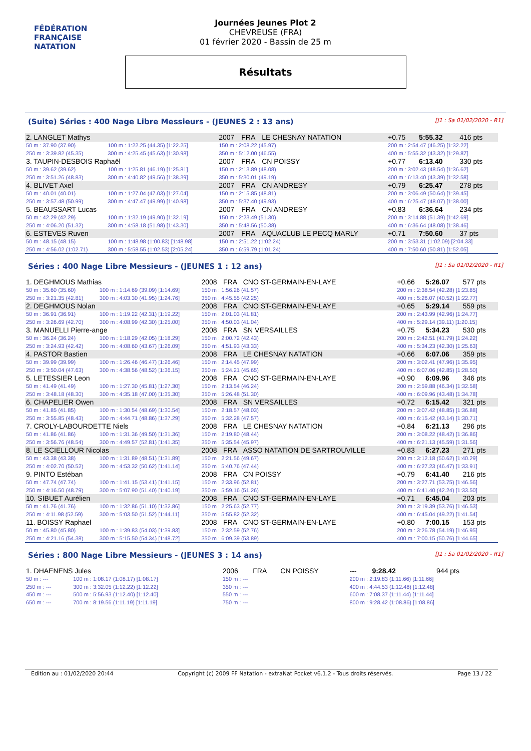FÉDÉRATION FRANÇAISE
NATATION
Journées Jeunes Plot 2
CHEVREUSE (FRA)
01 février 2020 - Bassin de 25 m
Résultats
(Suite) Séries : 400 Nage Libre Messieurs - (JEUNES 2 : 13 ans) [J1 : Sa 01/02/2020 - R1]
| 2. LANGLET Mathys | | 2007 | FRA | LE CHESNAY NATATION | +0.75 | 5:55.32 | 416 pts |
| 50 m : 37.90 (37.90) | 100 m : 1:22.25 (44.35) [1:22.25] | 150 m : 2:08.22 (45.97) | | | 200 m : 2:54.47 (46.25) [1:32.22] | | |
| 250 m : 3:39.82 (45.35) | 300 m : 4:25.45 (45.63) [1:30.98] | 350 m : 5:12.00 (46.55) | | | 400 m : 5:55.32 (43.32) [1:29.87] | | |
| 3. TAUPIN-DESBOIS Raphaël | | 2007 | FRA | CN POISSY | +0.77 | 6:13.40 | 330 pts |
| 50 m : 39.62 (39.62) | 100 m : 1:25.81 (46.19) [1:25.81] | 150 m : 2:13.89 (48.08) | | | 200 m : 3:02.43 (48.54) [1:36.62] | | |
| 250 m : 3:51.26 (48.83) | 300 m : 4:40.82 (49.56) [1:38.39] | 350 m : 5:30.01 (49.19) | | | 400 m : 6:13.40 (43.39) [1:32.58] | | |
| 4. BLIVET Axel | | 2007 | FRA | CN ANDRESY | +0.79 | 6:25.47 | 278 pts |
| 50 m : 40.01 (40.01) | 100 m : 1:27.04 (47.03) [1:27.04] | 150 m : 2:15.85 (48.81) | | | 200 m : 3:06.49 (50.64) [1:39.45] | | |
| 250 m : 3:57.48 (50.99) | 300 m : 4:47.47 (49.99) [1:40.98] | 350 m : 5:37.40 (49.93) | | | 400 m : 6:25.47 (48.07) [1:38.00] | | |
| 5. BEAUSSART Lucas | | 2007 | FRA | CN ANDRESY | +0.83 | 6:36.64 | 234 pts |
| 50 m : 42.29 (42.29) | 100 m : 1:32.19 (49.90) [1:32.19] | 150 m : 2:23.49 (51.30) | | | 200 m : 3:14.88 (51.39) [1:42.69] | | |
| 250 m : 4:06.20 (51.32) | 300 m : 4:58.18 (51.98) [1:43.30] | 350 m : 5:48.56 (50.38) | | | 400 m : 6:36.64 (48.08) [1:38.46] | | |
| 6. ESTEVES Ruven | | 2007 | FRA | AQUACLUB LE PECQ MARLY | +0.71 | 7:50.60 | 37 pts |
| 50 m : 48.15 (48.15) | 100 m : 1:48.98 (1:00.83) [1:48.98] | 150 m : 2:51.22 (1:02.24) | | | 200 m : 3:53.31 (1:02.09) [2:04.33] | | |
| 250 m : 4:56.02 (1:02.71) | 300 m : 5:58.55 (1:02.53) [2:05.24] | 350 m : 6:59.79 (1:01.24) | | | 400 m : 7:50.60 (50.81) [1:52.05] | | |
Séries : 400 Nage Libre Messieurs - (JEUNES 1 : 12 ans) [J1 : Sa 01/02/2020 - R1]
| 1. DEGHMOUS Mathias | | 2008 | FRA | CNO ST-GERMAIN-EN-LAYE | +0.66 | 5:26.07 | 577 pts |
| 50 m : 35.60 (35.60) | 100 m : 1:14.69 (39.09) [1:14.69] | 150 m : 1:56.26 (41.57) | | | 200 m : 2:38.54 (42.28) [1:23.85] | | |
| 250 m : 3:21.35 (42.81) | 300 m : 4:03.30 (41.95) [1:24.76] | 350 m : 4:45.55 (42.25) | | | 400 m : 5:26.07 (40.52) [1:22.77] | | |
| 2. DEGHMOUS Nolan | | 2008 | FRA | CNO ST-GERMAIN-EN-LAYE | +0.65 | 5:29.14 | 559 pts |
| 50 m : 36.91 (36.91) | 100 m : 1:19.22 (42.31) [1:19.22] | 150 m : 2:01.03 (41.81) | | | 200 m : 2:43.99 (42.96) [1:24.77] | | |
| 250 m : 3:26.69 (42.70) | 300 m : 4:08.99 (42.30) [1:25.00] | 350 m : 4:50.03 (41.04) | | | 400 m : 5:29.14 (39.11) [1:20.15] | | |
| 3. MANUELLI Pierre-ange | | 2008 | FRA | SN VERSAILLES | +0.75 | 5:34.23 | 530 pts |
| 50 m : 36.24 (36.24) | 100 m : 1:18.29 (42.05) [1:18.29] | 150 m : 2:00.72 (42.43) | | | 200 m : 2:42.51 (41.79) [1:24.22] | | |
| 250 m : 3:24.93 (42.42) | 300 m : 4:08.60 (43.67) [1:26.09] | 350 m : 4:51.93 (43.33) | | | 400 m : 5:34.23 (42.30) [1:25.63] | | |
| 4. PASTOR Bastien | | 2008 | FRA | LE CHESNAY NATATION | +0.66 | 6:07.06 | 359 pts |
| 50 m : 39.99 (39.99) | 100 m : 1:26.46 (46.47) [1:26.46] | 150 m : 2:14.45 (47.99) | | | 200 m : 3:02.41 (47.96) [1:35.95] | | |
| 250 m : 3:50.04 (47.63) | 300 m : 4:38.56 (48.52) [1:36.15] | 350 m : 5:24.21 (45.65) | | | 400 m : 6:07.06 (42.85) [1:28.50] | | |
| 5. LETESSIER Leon | | 2008 | FRA | CNO ST-GERMAIN-EN-LAYE | +0.90 | 6:09.96 | 346 pts |
| 50 m : 41.49 (41.49) | 100 m : 1:27.30 (45.81) [1:27.30] | 150 m : 2:13.54 (46.24) | | | 200 m : 2:59.88 (46.34) [1:32.58] | | |
| 250 m : 3:48.18 (48.30) | 300 m : 4:35.18 (47.00) [1:35.30] | 350 m : 5:26.48 (51.30) | | | 400 m : 6:09.96 (43.48) [1:34.78] | | |
| 6. CHAPELIER Owen | | 2008 | FRA | SN VERSAILLES | +0.72 | 6:15.42 | 321 pts |
| 50 m : 41.85 (41.85) | 100 m : 1:30.54 (48.69) [1:30.54] | 150 m : 2:18.57 (48.03) | | | 200 m : 3:07.42 (48.85) [1:36.88] | | |
| 250 m : 3:55.85 (48.43) | 300 m : 4:44.71 (48.86) [1:37.29] | 350 m : 5:32.28 (47.57) | | | 400 m : 6:15.42 (43.14) [1:30.71] | | |
| 7. CROLY-LABOURDETTE Niels | | 2008 | FRA | LE CHESNAY NATATION | +0.84 | 6:21.13 | 296 pts |
| 50 m : 41.86 (41.86) | 100 m : 1:31.36 (49.50) [1:31.36] | 150 m : 2:19.80 (48.44) | | | 200 m : 3:08.22 (48.42) [1:36.86] | | |
| 250 m : 3:56.76 (48.54) | 300 m : 4:49.57 (52.81) [1:41.35] | 350 m : 5:35.54 (45.97) | | | 400 m : 6:21.13 (45.59) [1:31.56] | | |
| 8. LE SCIELLOUR Nicolas | | 2008 | FRA | ASSO NATATION DE SARTROUVILLE | +0.83 | 6:27.23 | 271 pts |
| 50 m : 43.38 (43.38) | 100 m : 1:31.89 (48.51) [1:31.89] | 150 m : 2:21.56 (49.67) | | | 200 m : 3:12.18 (50.62) [1:40.29] | | |
| 250 m : 4:02.70 (50.52) | 300 m : 4:53.32 (50.62) [1:41.14] | 350 m : 5:40.76 (47.44) | | | 400 m : 6:27.23 (46.47) [1:33.91] | | |
| 9. PINTO Estéban | | 2008 | FRA | CN POISSY | +0.79 | 6:41.40 | 216 pts |
| 50 m : 47.74 (47.74) | 100 m : 1:41.15 (53.41) [1:41.15] | 150 m : 2:33.96 (52.81) | | | 200 m : 3:27.71 (53.75) [1:46.56] | | |
| 250 m : 4:16.50 (48.79) | 300 m : 5:07.90 (51.40) [1:40.19] | 350 m : 5:59.16 (51.26) | | | 400 m : 6:41.40 (42.24) [1:33.50] | | |
| 10. SIBUET Aurélien | | 2008 | FRA | CNO ST-GERMAIN-EN-LAYE | +0.71 | 6:45.04 | 203 pts |
| 50 m : 41.76 (41.76) | 100 m : 1:32.86 (51.10) [1:32.86] | 150 m : 2:25.63 (52.77) | | | 200 m : 3:19.39 (53.76) [1:46.53] | | |
| 250 m : 4:11.98 (52.59) | 300 m : 5:03.50 (51.52) [1:44.11] | 350 m : 5:55.82 (52.32) | | | 400 m : 6:45.04 (49.22) [1:41.54] | | |
| 11. BOISSY Raphael | | 2008 | FRA | CNO ST-GERMAIN-EN-LAYE | +0.80 | 7:00.15 | 153 pts |
| 50 m : 45.80 (45.80) | 100 m : 1:39.83 (54.03) [1:39.83] | 150 m : 2:32.59 (52.76) | | | 200 m : 3:26.78 (54.19) [1:46.95] | | |
| 250 m : 4:21.16 (54.38) | 300 m : 5:15.50 (54.34) [1:48.72] | 350 m : 6:09.39 (53.89) | | | 400 m : 7:00.15 (50.76) [1:44.65] | | |
Séries : 800 Nage Libre Messieurs - (JEUNES 3 : 14 ans) [J1 : Sa 01/02/2020 - R1]
| 1. DHAENENS Jules | | 2006 | FRA | CN POISSY | --- | 9:28.42 | 944 pts |
| 50 m : --- | 100 m : 1:08.17 (1:08.17) [1:08.17] | 150 m : --- | | | 200 m : 2:19.83 (1:11.66) [1:11.66] | | |
| 250 m : --- | 300 m : 3:32.05 (1:12.22) [1:12.22] | 350 m : --- | | | 400 m : 4:44.53 (1:12.48) [1:12.48] | | |
| 450 m : --- | 500 m : 5:56.93 (1:12.40) [1:12.40] | 550 m : --- | | | 600 m : 7:08.37 (1:11.44) [1:11.44] | | |
| 650 m : --- | 700 m : 8:19.56 (1:11.19) [1:11.19] | 750 m : --- | | | 800 m : 9:28.42 (1:08.86) [1:08.86] | | |
Edition au : 01/02/2020 20:44 Copyright (c) 2009 FF Natation - extraNat Pocket v6.1.2 - Tous droits réservés. Page 13 / 22